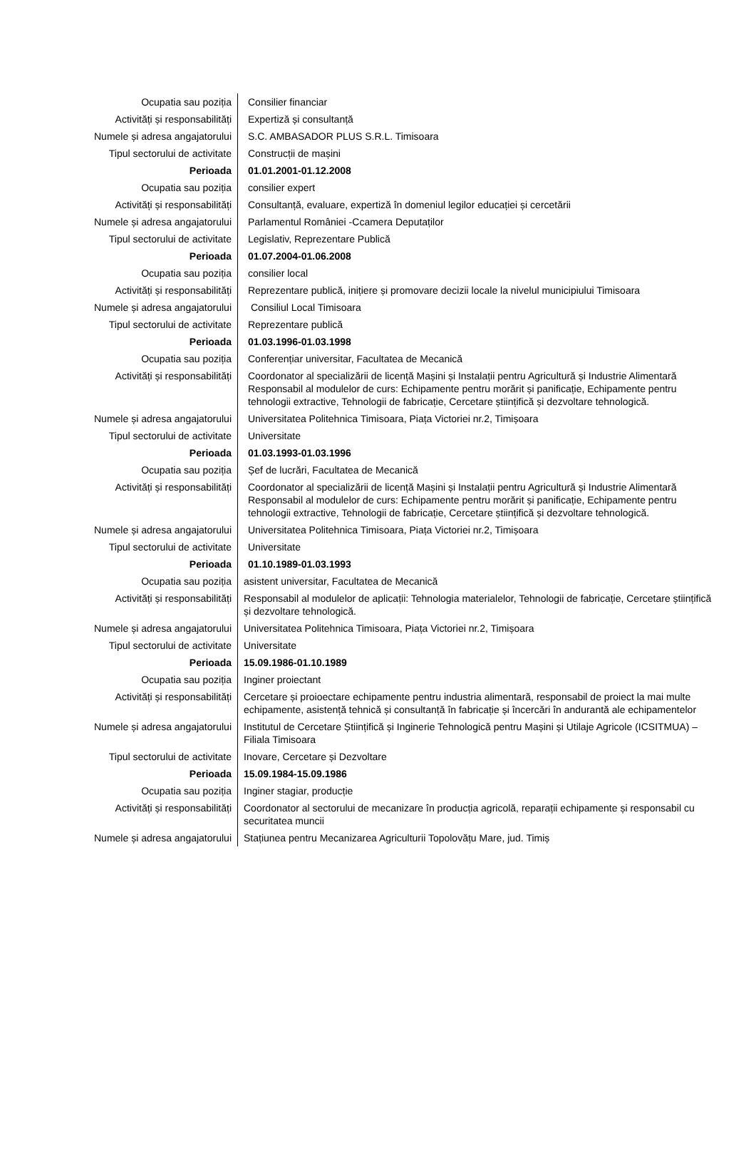| Ocupatia sau poziția | Consilier financiar |
| Activități și responsabilități | Expertiză și consultanță |
| Numele și adresa angajatorului | S.C. AMBASADOR PLUS S.R.L. Timisoara |
| Tipul sectorului de activitate | Construcții de mașini |
| Perioada | 01.01.2001-01.12.2008 |
| Ocupatia sau poziția | consilier expert |
| Activități și responsabilități | Consultanță, evaluare, expertiză în domeniul legilor educației și cercetării |
| Numele și adresa angajatorului | Parlamentul României -Ccamera Deputaților |
| Tipul sectorului de activitate | Legislativ, Reprezentare Publică |
| Perioada | 01.07.2004-01.06.2008 |
| Ocupatia sau poziția | consilier local |
| Activități și responsabilități | Reprezentare publică, inițiere și promovare decizii locale la nivelul municipiului Timisoara |
| Numele și adresa angajatorului | Consiliul Local Timisoara |
| Tipul sectorului de activitate | Reprezentare publică |
| Perioada | 01.03.1996-01.03.1998 |
| Ocupatia sau poziția | Conferențiar universitar, Facultatea de Mecanică |
| Activități și responsabilități | Coordonator al specializării de licență Mașini și Instalații pentru Agricultură și Industrie Alimentară Responsabil al modulelor de curs: Echipamente pentru morărit și panificație, Echipamente pentru tehnologii extractive, Tehnologii de fabricație, Cercetare științifică și dezvoltare tehnologică. |
| Numele și adresa angajatorului | Universitatea Politehnica Timisoara, Piața Victoriei nr.2, Timișoara |
| Tipul sectorului de activitate | Universitate |
| Perioada | 01.03.1993-01.03.1996 |
| Ocupatia sau poziția | Șef de lucrări, Facultatea de Mecanică |
| Activități și responsabilități | Coordonator al specializării de licență Mașini și Instalații pentru Agricultură și Industrie Alimentară Responsabil al modulelor de curs: Echipamente pentru morărit și panificație, Echipamente pentru tehnologii extractive, Tehnologii de fabricație, Cercetare științifică și dezvoltare tehnologică. |
| Numele și adresa angajatorului | Universitatea Politehnica Timisoara, Piața Victoriei nr.2, Timișoara |
| Tipul sectorului de activitate | Universitate |
| Perioada | 01.10.1989-01.03.1993 |
| Ocupatia sau poziția | asistent universitar, Facultatea de Mecanică |
| Activități și responsabilități | Responsabil al modulelor de aplicații: Tehnologia materialelor, Tehnologii de fabricație, Cercetare științifică și dezvoltare tehnologică. |
| Numele și adresa angajatorului | Universitatea Politehnica Timisoara, Piața Victoriei nr.2, Timișoara |
| Tipul sectorului de activitate | Universitate |
| Perioada | 15.09.1986-01.10.1989 |
| Ocupatia sau poziția | Inginer proiectant |
| Activități și responsabilități | Cercetare și proioectare echipamente pentru industria alimentară, responsabil de proiect la mai multe echipamente, asistență tehnică și consultanță în fabricație și încercări în andurantă ale echipamentelor |
| Numele și adresa angajatorului | Institutul de Cercetare Științifică și Inginerie Tehnologică pentru Mașini și Utilaje Agricole (ICSITMUA) – Filiala Timisoara |
| Tipul sectorului de activitate | Inovare, Cercetare și Dezvoltare |
| Perioada | 15.09.1984-15.09.1986 |
| Ocupatia sau poziția | Inginer stagiar, producție |
| Activități și responsabilități | Coordonator al sectorului de mecanizare în producția agricolă, reparații echipamente și responsabil cu securitatea muncii |
| Numele și adresa angajatorului | Stațiunea pentru Mecanizarea Agriculturii Topolovățu Mare, jud. Timiș |